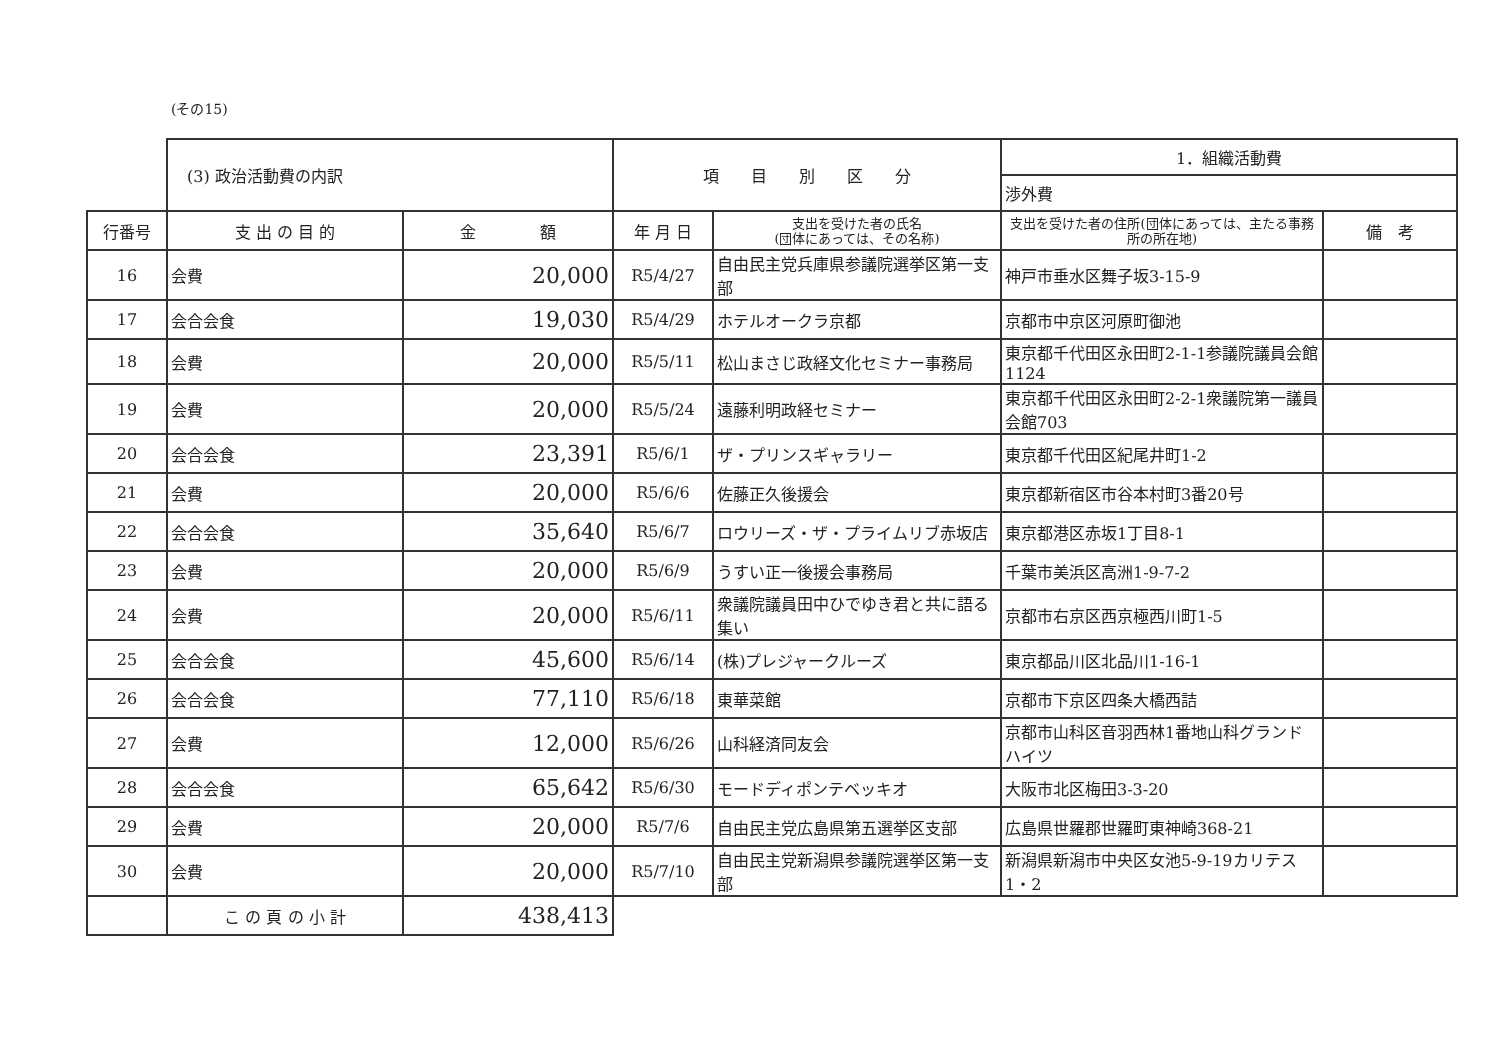(その15)
| | (3) 政治活動費の内訳 | | 項 目 別 区 分 | | 1．組織活動費 | |
| | | | | | 渉外費 | |
| 行番号 | 支 出 の 目 的 | 金 額 | 年 月 日 | 支出を受けた者の氏名 (団体にあっては、その名称) | 支出を受けた者の住所(団体にあっては、主たる事務所の所在地) | 備 考 |
| 16 | 会費 | 20,000 | R5/4/27 | 自由民主党兵庫県参議院選挙区第一支部 | 神戸市垂水区舞子坂3-15-9 | |
| 17 | 会合会食 | 19,030 | R5/4/29 | ホテルオークラ京都 | 京都市中京区河原町御池 | |
| 18 | 会費 | 20,000 | R5/5/11 | 松山まさじ政経文化セミナー事務局 | 東京都千代田区永田町2-1-1参議院議員会館1124 | |
| 19 | 会費 | 20,000 | R5/5/24 | 遠藤利明政経セミナー | 東京都千代田区永田町2-2-1衆議院第一議員会館703 | |
| 20 | 会合会食 | 23,391 | R5/6/1 | ザ・プリンスギャラリー | 東京都千代田区紀尾井町1-2 | |
| 21 | 会費 | 20,000 | R5/6/6 | 佐藤正久後援会 | 東京都新宿区市谷本村町3番20号 | |
| 22 | 会合会食 | 35,640 | R5/6/7 | ロウリーズ・ザ・プライムリブ赤坂店 | 東京都港区赤坂1丁目8-1 | |
| 23 | 会費 | 20,000 | R5/6/9 | うすい正一後援会事務局 | 千葉市美浜区高洲1-9-7-2 | |
| 24 | 会費 | 20,000 | R5/6/11 | 衆議院議員田中ひでゆき君と共に語る集い | 京都市右京区西京極西川町1-5 | |
| 25 | 会合会食 | 45,600 | R5/6/14 | (株)プレジャークルーズ | 東京都品川区北品川1-16-1 | |
| 26 | 会合会食 | 77,110 | R5/6/18 | 東華菜館 | 京都市下京区四条大橋西詰 | |
| 27 | 会費 | 12,000 | R5/6/26 | 山科経済同友会 | 京都市山科区音羽西林1番地山科グランドハイツ | |
| 28 | 会合会食 | 65,642 | R5/6/30 | モードディポンテベッキオ | 大阪市北区梅田3-3-20 | |
| 29 | 会費 | 20,000 | R5/7/6 | 自由民主党広島県第五選挙区支部 | 広島県世羅郡世羅町東神崎368-21 | |
| 30 | 会費 | 20,000 | R5/7/10 | 自由民主党新潟県参議院選挙区第一支部 | 新潟県新潟市中央区女池5-9-19カリテス1・2 | |
| | こ の 頁 の 小 計 | 438,413 | | | | |